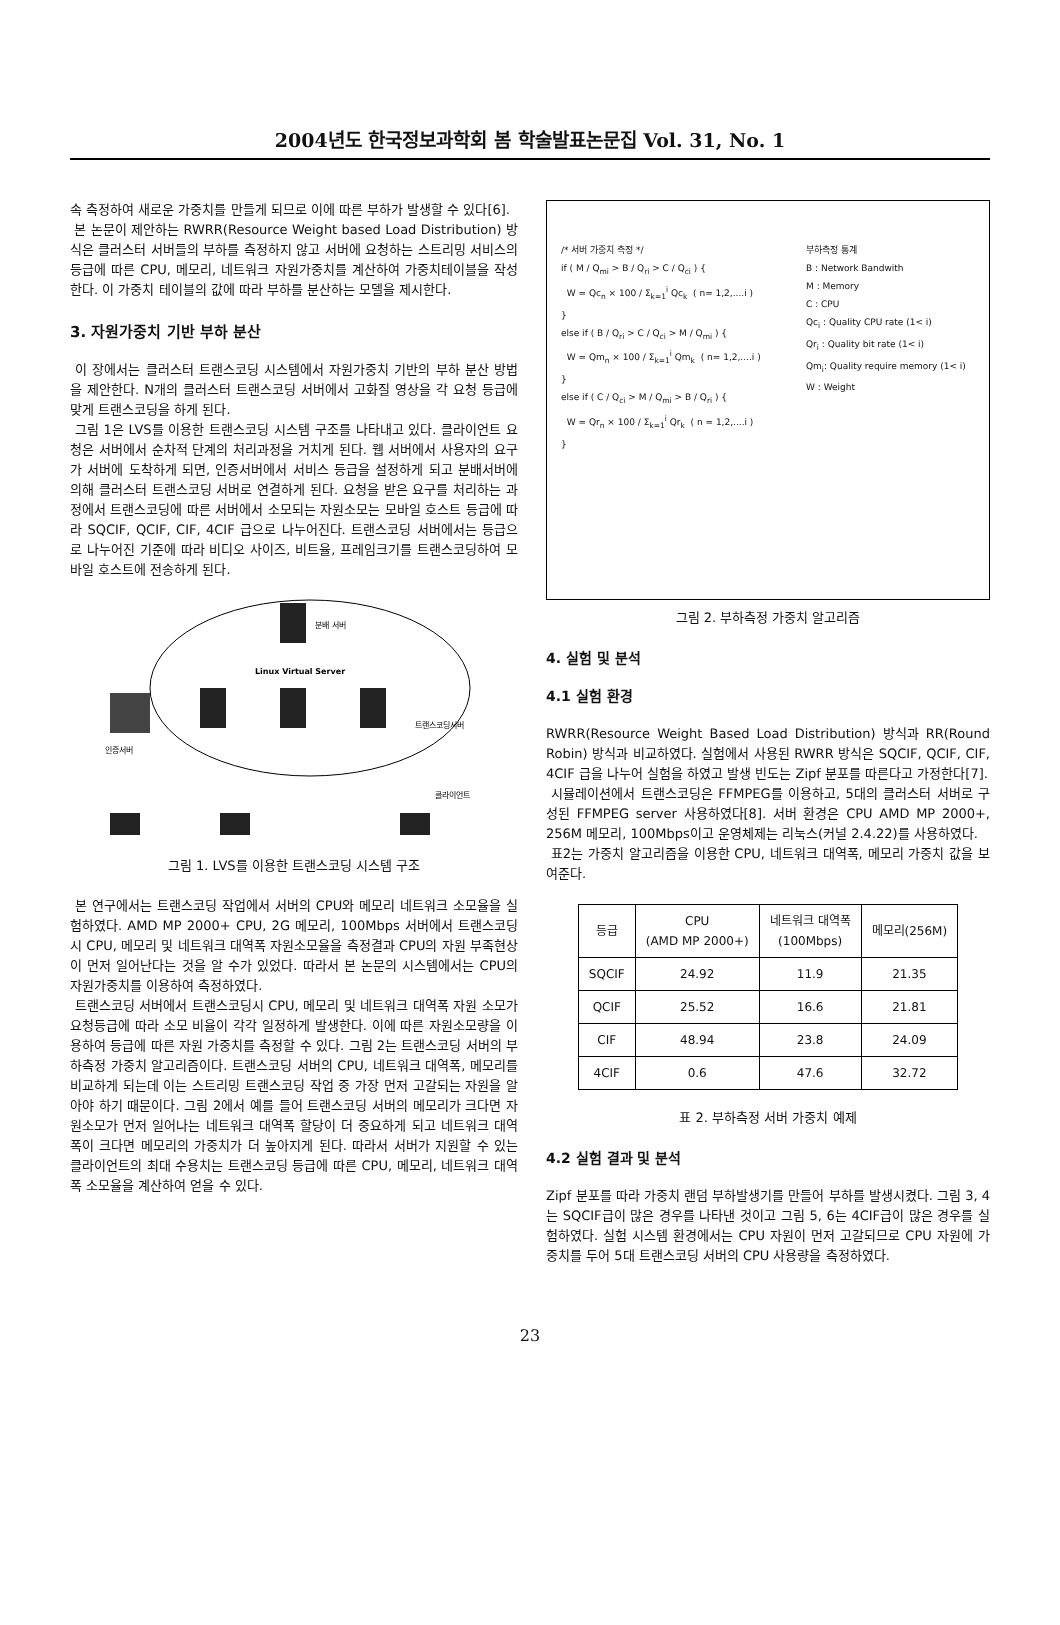2004년도 한국정보과학회 봄 학술발표논문집 Vol. 31, No. 1
속 측정하여 새로운 가중치를 만들게 되므로 이에 따른 부하가 발생할 수 있다[6].
본 논문이 제안하는 RWRR(Resource Weight based Load Distribution) 방식은 클러스터 서버들의 부하를 측정하지 않고 서버에 요청하는 스트리밍 서비스의 등급에 따른 CPU, 메모리, 네트워크 자원가중치를 계산하여 가중치테이블을 작성한다. 이 가중치 테이블의 값에 따라 부하를 분산하는 모델을 제시한다.
3. 자원가중치 기반 부하 분산
이 장에서는 클러스터 트랜스코딩 시스템에서 자원가중치 기반의 부하 분산 방법을 제안한다. N개의 클러스터 트랜스코딩 서버에서 고화질 영상을 각 요청 등급에 맞게 트랜스코딩을 하게 된다.
그림 1은 LVS를 이용한 트랜스코딩 시스템 구조를 나타내고 있다. 클라이언트 요청은 서버에서 순차적 단계의 처리과정을 거치게 된다. 웹 서버에서 사용자의 요구가 서버에 도착하게 되면, 인증서버에서 서비스 등급을 설정하게 되고 분배서버에 의해 클러스터 트랜스코딩 서버로 연결하게 된다. 요청을 받은 요구를 처리하는 과정에서 트랜스코딩에 따른 서버에서 소모되는 자원소모는 모바일 호스트 등급에 따라 SQCIF, QCIF, CIF, 4CIF 급으로 나누어진다. 트랜스코딩 서버에서는 등급으로 나누어진 기준에 따라 비디오 사이즈, 비트율, 프레임크기를 트랜스코딩하여 모바일 호스트에 전송하게 된다.
분배 서버
Linux Virtual Server
트랜스코딩서버
인증서버
클라이언트
그림 1. LVS를 이용한 트랜스코딩 시스템 구조
본 연구에서는 트랜스코딩 작업에서 서버의 CPU와 메모리 네트워크 소모율을 실험하였다. AMD MP 2000+ CPU, 2G 메모리, 100Mbps 서버에서 트랜스코딩시 CPU, 메모리 및 네트워크 대역폭 자원소모율을 측정결과 CPU의 자원 부족현상이 먼저 일어난다는 것을 알 수가 있었다. 따라서 본 논문의 시스템에서는 CPU의 자원가중치를 이용하여 측정하였다.
트랜스코딩 서버에서 트랜스코딩시 CPU, 메모리 및 네트워크 대역폭 자원 소모가 요청등급에 따라 소모 비율이 각각 일정하게 발생한다. 이에 따른 자원소모량을 이용하여 등급에 따른 자원 가중치를 측정할 수 있다. 그림 2는 트랜스코딩 서버의 부하측정 가중치 알고리즘이다. 트랜스코딩 서버의 CPU, 네트워크 대역폭, 메모리를 비교하게 되는데 이는 스트리밍 트랜스코딩 작업 중 가장 먼저 고갈되는 자원을 알아야 하기 때문이다. 그림 2에서 예를 들어 트랜스코딩 서버의 메모리가 크다면 자원소모가 먼저 일어나는 네트워크 대역폭 할당이 더 중요하게 되고 네트워크 대역폭이 크다면 메모리의 가중치가 더 높아지게 된다. 따라서 서버가 지원할 수 있는 클라이언트의 최대 수용치는 트랜스코딩 등급에 따른 CPU, 메모리, 네트워크 대역폭 소모율을 계산하여 얻을 수 있다.
/* 서버 가중치 측정 */
if ( M / Q<sub>mi</sub> > B / Q<sub>ri</sub> > C / Q<sub>ci</sub> ) {
W = Qc<sub>n</sub> × 100 / Σ<sub>k=1</sub><sup>i</sup> Qc<sub>k</sub> ( n= 1,2,....i )
}
else if ( B / Q<sub>ri</sub> > C / Q<sub>ci</sub> > M / Q<sub>mi</sub> ) {
W = Qm<sub>n</sub> × 100 / Σ<sub>k=1</sub><sup>i</sup> Qm<sub>k</sub> ( n= 1,2,....i )
}
else if ( C / Q<sub>ci</sub> > M / Q<sub>mi</sub> > B / Q<sub>ri</sub> ) {
W = Qr<sub>n</sub> × 100 / Σ<sub>k=1</sub><sup>i</sup> Qr<sub>k</sub> ( n = 1,2,....i )
}
부하측정 통계
B : Network Bandwith
M : Memory
C : CPU
Qc<sub>i</sub> : Quality CPU rate (1< i)
Qr<sub>i</sub> : Quality bit rate (1< i)
Qm<sub>i</sub>: Quality require memory (1< i)
W : Weight
그림 2. 부하측정 가중치 알고리즘
4. 실험 및 분석
4.1 실험 환경
RWRR(Resource Weight Based Load Distribution) 방식과 RR(Round Robin) 방식과 비교하였다. 실험에서 사용된 RWRR 방식은 SQCIF, QCIF, CIF, 4CIF 급을 나누어 실험을 하였고 발생 빈도는 Zipf 분포를 따른다고 가정한다[7].
시뮬레이션에서 트랜스코딩은 FFMPEG를 이용하고, 5대의 클러스터 서버로 구성된 FFMPEG server 사용하였다[8]. 서버 환경은 CPU AMD MP 2000+, 256M 메모리, 100Mbps이고 운영체제는 리눅스(커널 2.4.22)를 사용하였다.
표2는 가중치 알고리즘을 이용한 CPU, 네트워크 대역폭, 메모리 가중치 값을 보여준다.
| 등급 | CPU (AMD MP 2000+) | 네트워크 대역폭 (100Mbps) | 메모리(256M) |
| --- | --- | --- | --- |
| SQCIF | 24.92 | 11.9 | 21.35 |
| QCIF | 25.52 | 16.6 | 21.81 |
| CIF | 48.94 | 23.8 | 24.09 |
| 4CIF | 0.6 | 47.6 | 32.72 |
표 2. 부하측정 서버 가중치 예제
4.2 실험 결과 및 분석
Zipf 분포를 따라 가중치 랜덤 부하발생기를 만들어 부하를 발생시켰다. 그림 3, 4는 SQCIF급이 많은 경우를 나타낸 것이고 그림 5, 6는 4CIF급이 많은 경우를 실험하였다. 실험 시스템 환경에서는 CPU 자원이 먼저 고갈되므로 CPU 자원에 가중치를 두어 5대 트랜스코딩 서버의 CPU 사용량을 측정하였다.
23